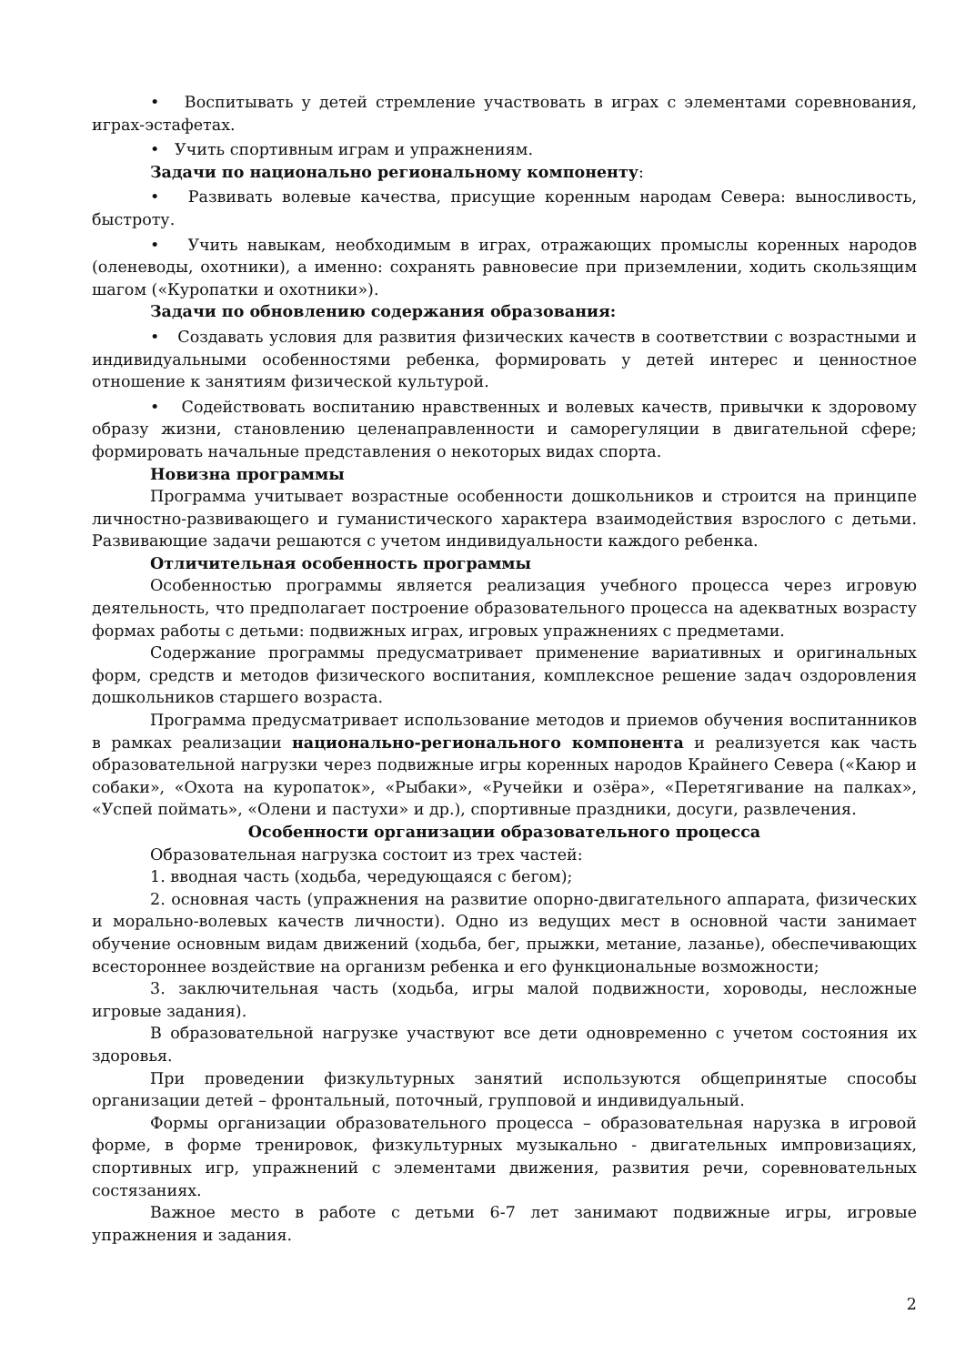• Воспитывать у детей стремление участвовать в играх с элементами соревнования, играх-эстафетах.
• Учить спортивным играм и упражнениям.
Задачи по национально региональному компоненту:
• Развивать волевые качества, присущие коренным народам Севера: выносливость, быстроту.
• Учить навыкам, необходимым в играх, отражающих промыслы коренных народов (оленеводы, охотники), а именно: сохранять равновесие при приземлении, ходить скользящим шагом («Куропатки и охотники»).
Задачи по обновлению содержания образования:
• Создавать условия для развития физических качеств в соответствии с возрастными и индивидуальными особенностями ребенка, формировать у детей интерес и ценностное отношение к занятиям физической культурой.
• Содействовать воспитанию нравственных и волевых качеств, привычки к здоровому образу жизни, становлению целенаправленности и саморегуляции в двигательной сфере; формировать начальные представления о некоторых видах спорта.
Новизна программы
Программа учитывает возрастные особенности дошкольников и строится на принципе личностно-развивающего и гуманистического характера взаимодействия взрослого с детьми. Развивающие задачи решаются с учетом индивидуальности каждого ребенка.
Отличительная особенность программы
Особенностью программы является реализация учебного процесса через игровую деятельность, что предполагает построение образовательного процесса на адекватных возрасту формах работы с детьми: подвижных играх, игровых упражнениях с предметами.
Содержание программы предусматривает применение вариативных и оригинальных форм, средств и методов физического воспитания, комплексное решение задач оздоровления дошкольников старшего возраста.
Программа предусматривает использование методов и приемов обучения воспитанников в рамках реализации национально-регионального компонента и реализуется как часть образовательной нагрузки через подвижные игры коренных народов Крайнего Севера («Каюр и собаки», «Охота на куропаток», «Рыбаки», «Ручейки и озёра», «Перетягивание на палках», «Успей поймать», «Олени и пастухи» и др.), спортивные праздники, досуги, развлечения.
Особенности организации образовательного процесса
Образовательная нагрузка состоит из трех частей:
1. вводная часть (ходьба, чередующаяся с бегом);
2. основная часть (упражнения на развитие опорно-двигательного аппарата, физических и морально-волевых качеств личности). Одно из ведущих мест в основной части занимает обучение основным видам движений (ходьба, бег, прыжки, метание, лазанье), обеспечивающих всестороннее воздействие на организм ребенка и его функциональные возможности;
3. заключительная часть (ходьба, игры малой подвижности, хороводы, несложные игровые задания).
В образовательной нагрузке участвуют все дети одновременно с учетом состояния их здоровья.
При проведении физкультурных занятий используются общепринятые способы организации детей – фронтальный, поточный, групповой и индивидуальный.
Формы организации образовательного процесса – образовательная нарузка в игровой форме, в форме тренировок, физкультурных музыкально - двигательных импровизациях, спортивных игр, упражнений с элементами движения, развития речи, соревновательных состязаниях.
Важное место в работе с детьми 6-7 лет занимают подвижные игры, игровые упражнения и задания.
2